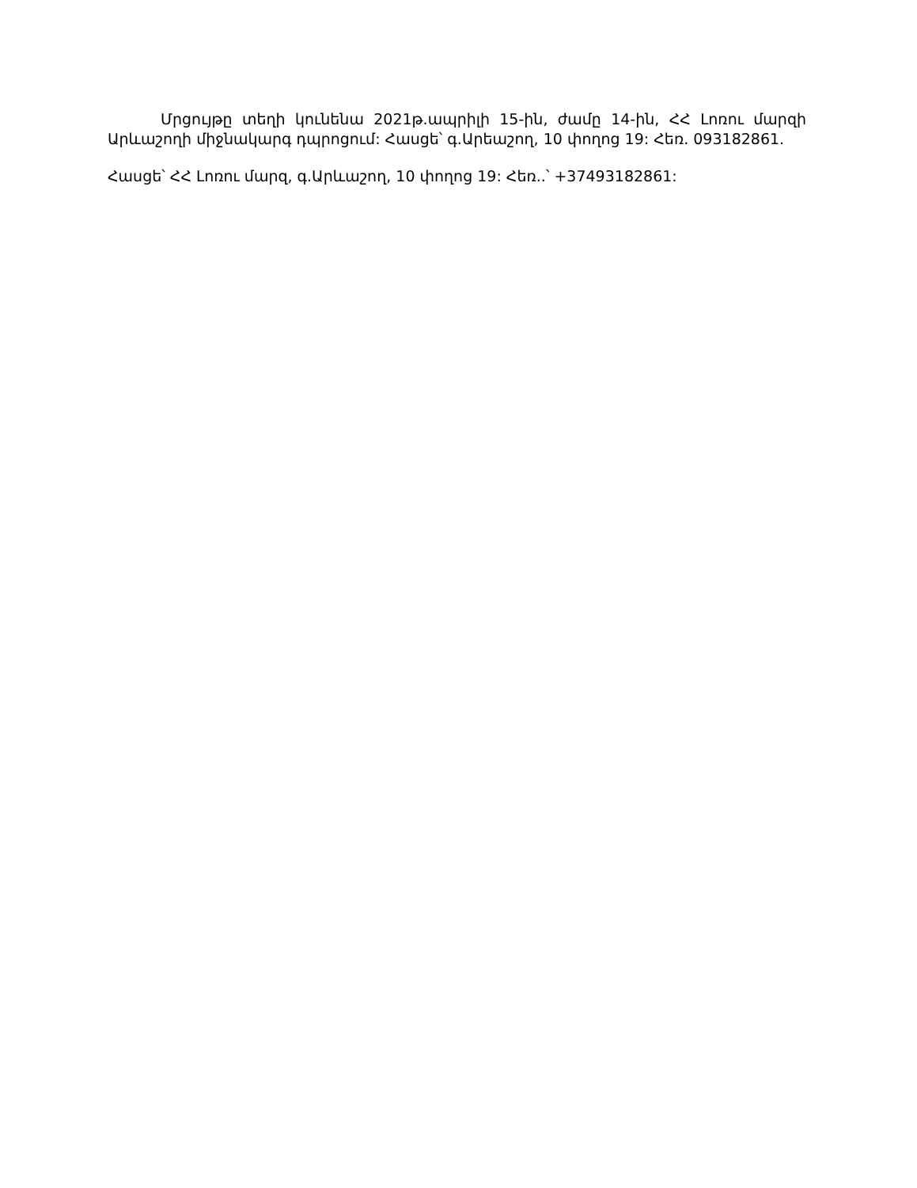Մրցույթը տեղի կունենա 2021թ.ապրիլի 15-ին, ժամը 14-ին, ՀՀ Լոռու մարզի Արևաշողի միջնակարգ դպրոցում: Հասցե՝ գ.Արեաշող, 10 փողոց 19: Հեռ. 093182861.
Հասցե՝ ՀՀ Լոռու մարզ, գ.Արևաշող, 10 փողոց 19: Հեռ..՝ +37493182861: